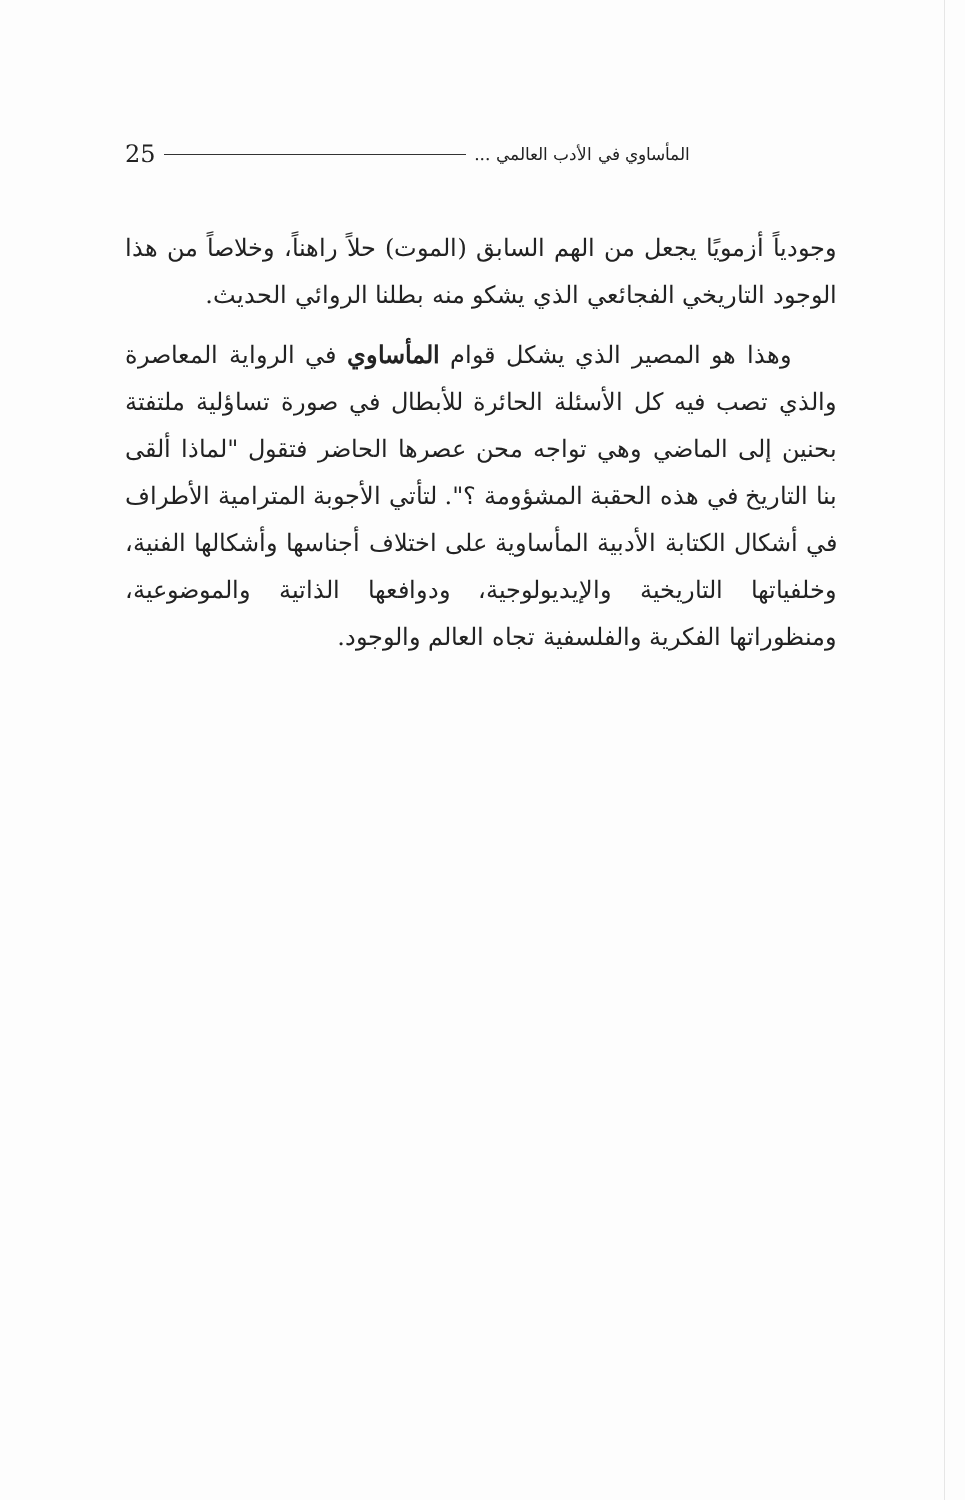المأساوي في الأدب العالمي ... 25
وجودياً أزمويًا يجعل من الهم السابق (الموت) حلاً راهناً، وخلاصاً من هذا الوجود التاريخي الفجائعي الذي يشكو منه بطلنا الروائي الحديث.
وهذا هو المصير الذي يشكل قوام المأساوي في الرواية المعاصرة والذي تصب فيه كل الأسئلة الحائرة للأبطال في صورة تساؤلية ملتفتة بحنين إلى الماضي وهي تواجه محن عصرها الحاضر فتقول "لماذا ألقى بنا التاريخ في هذه الحقبة المشؤومة ؟". لتأتي الأجوبة المترامية الأطراف في أشكال الكتابة الأدبية المأساوية على اختلاف أجناسها وأشكالها الفنية، وخلفياتها التاريخية والإيديولوجية، ودوافعها الذاتية والموضوعية، ومنظوراتها الفكرية والفلسفية تجاه العالم والوجود.